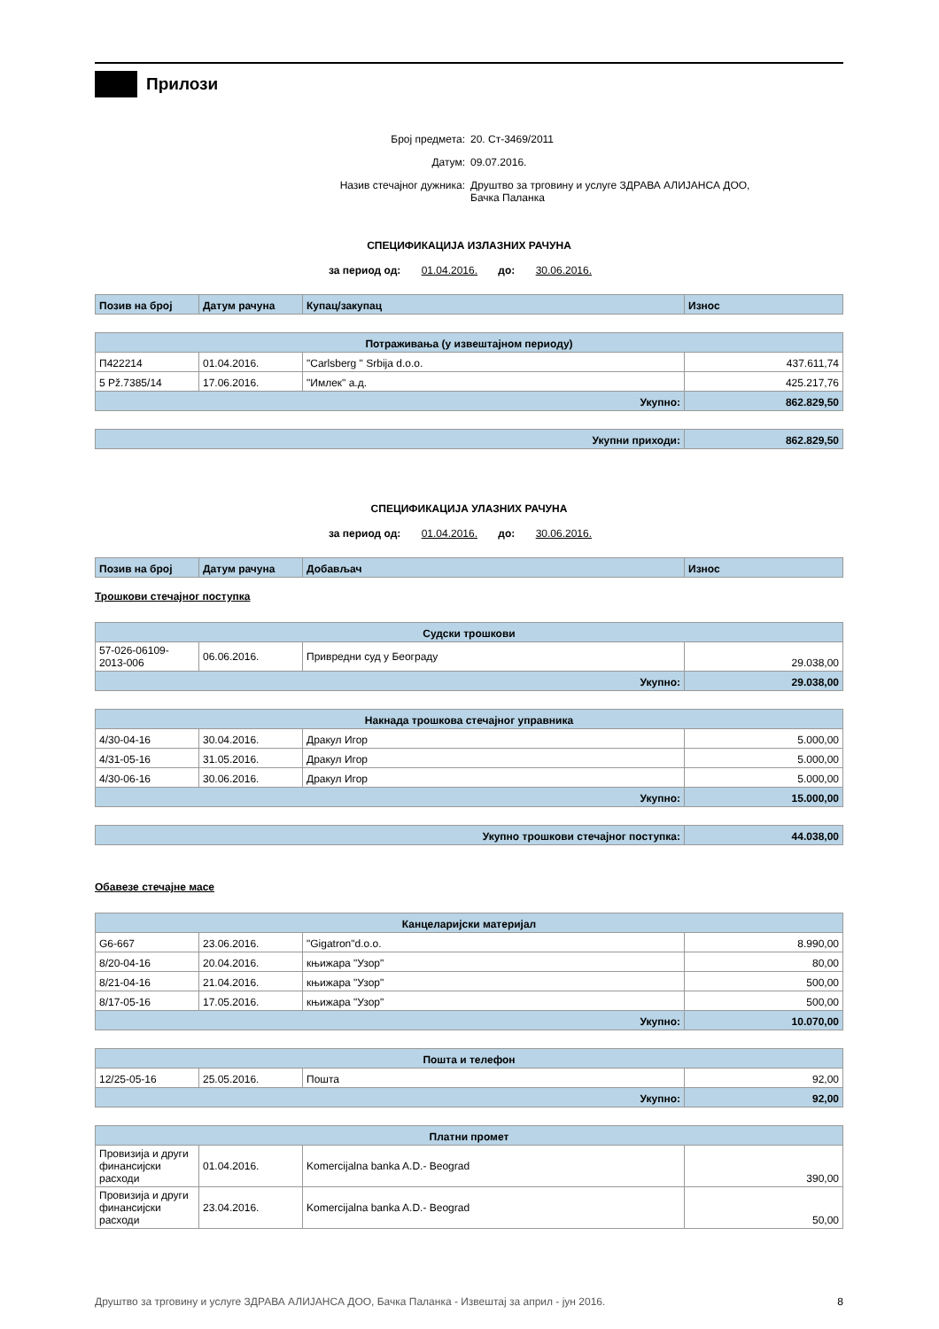Прилози
Број предмета: 20. Ст-3469/2011
Датум: 09.07.2016.
Назив стечајног дужника: Друштво за трговину и услуге ЗДРАВА АЛИЈАНСА ДОО,
Бачка Паланка
СПЕЦИФИКАЦИЈА ИЗЛАЗНИХ РАЧУНА
за период од: 01.04.2016. до: 30.06.2016.
| Позив на број | Датум рачуна | Купац/закупац | Износ |
| --- | --- | --- | --- |
| Потраживања (у извештајном периоду) | | | |
| П422214 | 01.04.2016. | "Carlsberg " Srbija d.o.o. | 437.611,74 |
| 5 Pž.7385/14 | 17.06.2016. | "Имлек" а.д. | 425.217,76 |
| Укупно: | | | 862.829,50 |
| Укупни приходи: | 862.829,50 |
СПЕЦИФИКАЦИЈА УЛАЗНИХ РАЧУНА
за период од: 01.04.2016. до: 30.06.2016.
| Позив на број | Датум рачуна | Добављач | Износ |
| --- | --- | --- | --- |
Трошкови стечајног поступка
| Судски трошкови | | | |
| 57-026-06109-2013-006 | 06.06.2016. | Привредни суд у Београду | 29.038,00 |
| Укупно: | | | 29.038,00 |
| Накнада трошкова стечајног управника | | | |
| 4/30-04-16 | 30.04.2016. | Дракул Игор | 5.000,00 |
| 4/31-05-16 | 31.05.2016. | Дракул Игор | 5.000,00 |
| 4/30-06-16 | 30.06.2016. | Дракул Игор | 5.000,00 |
| Укупно: | | | 15.000,00 |
| Укупно трошкови стечајног поступка: | 44.038,00 |
Обавезе стечајне масе
| Канцеларијски материјал | | | |
| G6-667 | 23.06.2016. | "Gigatron"d.o.o. | 8.990,00 |
| 8/20-04-16 | 20.04.2016. | књижара "Узор" | 80,00 |
| 8/21-04-16 | 21.04.2016. | књижара "Узор" | 500,00 |
| 8/17-05-16 | 17.05.2016. | књижара "Узор" | 500,00 |
| Укупно: | | | 10.070,00 |
| Пошта и телефон | | | |
| 12/25-05-16 | 25.05.2016. | Пошта | 92,00 |
| Укупно: | | | 92,00 |
| Платни промет | | | |
| Провизија и други финансијски расходи | 01.04.2016. | Komercijalna banka A.D.- Beograd | 390,00 |
| Провизија и други финансијски расходи | 23.04.2016. | Komercijalna banka A.D.- Beograd | 50,00 |
Друштво за трговину и услуге ЗДРАВА АЛИЈАНСА ДОО, Бачка Паланка - Извештај за април - јун 2016. 8